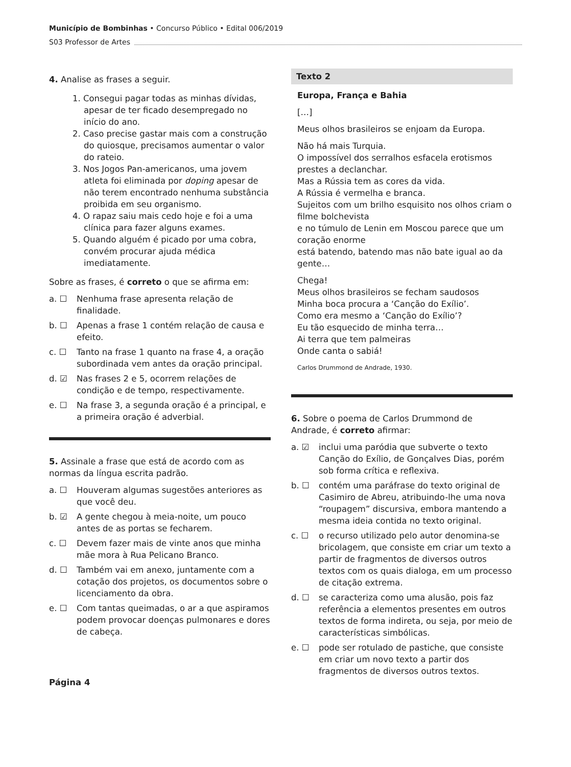Município de Bombinhas • Concurso Público • Edital 006/2019
S03 Professor de Artes
4. Analise as frases a seguir.
1. Consegui pagar todas as minhas dívidas, apesar de ter ficado desempregado no início do ano.
2. Caso precise gastar mais com a construção do quiosque, precisamos aumentar o valor do rateio.
3. Nos Jogos Pan-americanos, uma jovem atleta foi eliminada por doping apesar de não terem encontrado nenhuma substância proibida em seu organismo.
4. O rapaz saiu mais cedo hoje e foi a uma clínica para fazer alguns exames.
5. Quando alguém é picado por uma cobra, convém procurar ajuda médica imediatamente.
Sobre as frases, é correto o que se afirma em:
a. ☐ Nenhuma frase apresenta relação de finalidade.
b. ☐ Apenas a frase 1 contém relação de causa e efeito.
c. ☐ Tanto na frase 1 quanto na frase 4, a oração subordinada vem antes da oração principal.
d. ☑ Nas frases 2 e 5, ocorrem relações de condição e de tempo, respectivamente.
e. ☐ Na frase 3, a segunda oração é a principal, e a primeira oração é adverbial.
5. Assinale a frase que está de acordo com as normas da língua escrita padrão.
a. ☐ Houveram algumas sugestões anteriores as que você deu.
b. ☑ A gente chegou à meia-noite, um pouco antes de as portas se fecharem.
c. ☐ Devem fazer mais de vinte anos que minha mãe mora à Rua Pelicano Branco.
d. ☐ Também vai em anexo, juntamente com a cotação dos projetos, os documentos sobre o licenciamento da obra.
e. ☐ Com tantas queimadas, o ar a que aspiramos podem provocar doenças pulmonares e dores de cabeça.
Texto 2
Europa, França e Bahia
[…]
Meus olhos brasileiros se enjoam da Europa.
Não há mais Turquia.
O impossível dos serralhos esfacela erotismos prestes a declanchar.
Mas a Rússia tem as cores da vida.
A Rússia é vermelha e branca.
Sujeitos com um brilho esquisito nos olhos criam o filme bolchevista
e no túmulo de Lenin em Moscou parece que um coração enorme
está batendo, batendo mas não bate igual ao da gente…
Chega!
Meus olhos brasileiros se fecham saudosos
Minha boca procura a ‘Canção do Exílio’.
Como era mesmo a ‘Canção do Exílio’?
Eu tão esquecido de minha terra…
Ai terra que tem palmeiras
Onde canta o sabiá!
Carlos Drummond de Andrade, 1930.
6. Sobre o poema de Carlos Drummond de Andrade, é correto afirmar:
a. ☑ inclui uma paródia que subverte o texto Canção do Exílio, de Gonçalves Dias, porém sob forma crítica e reflexiva.
b. ☐ contém uma paráfrase do texto original de Casimiro de Abreu, atribuindo-lhe uma nova “roupagem” discursiva, embora mantendo a mesma ideia contida no texto original.
c. ☐ o recurso utilizado pelo autor denomina-se bricolagem, que consiste em criar um texto a partir de fragmentos de diversos outros textos com os quais dialoga, em um processo de citação extrema.
d. ☐ se caracteriza como uma alusão, pois faz referência a elementos presentes em outros textos de forma indireta, ou seja, por meio de características simbólicas.
e. ☐ pode ser rotulado de pastiche, que consiste em criar um novo texto a partir dos fragmentos de diversos outros textos.
Página 4